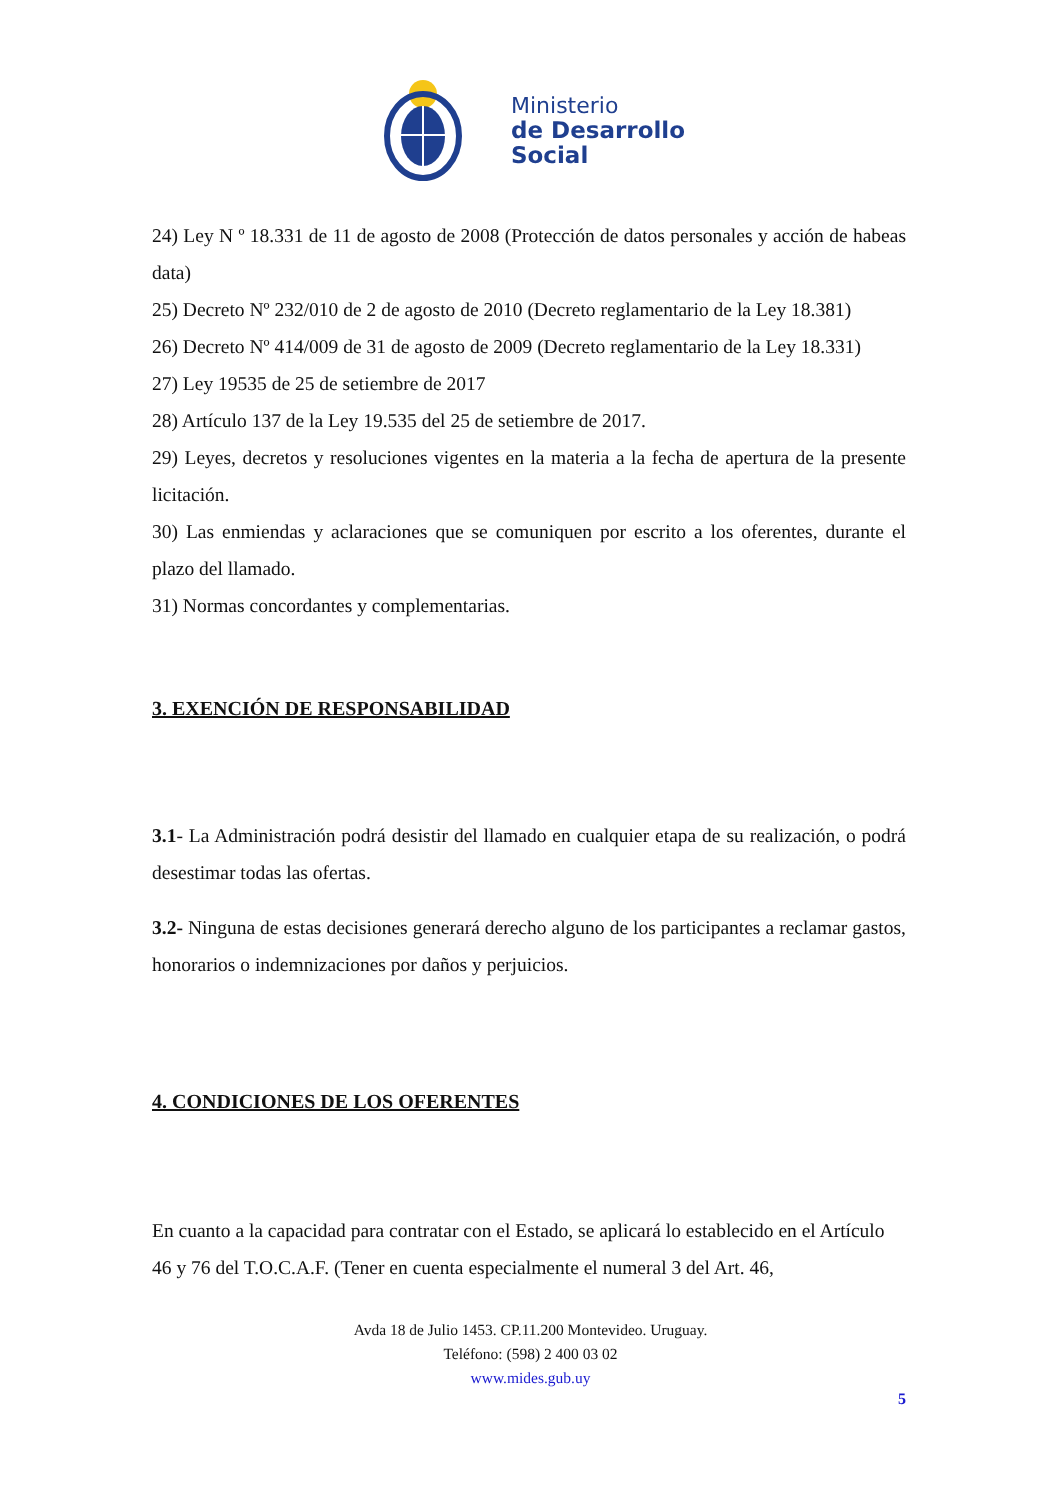Ministerio
de Desarrollo
Social
24) Ley N º 18.331 de 11 de agosto de 2008 (Protección de datos personales y acción de habeas data)
25) Decreto Nº 232/010 de 2 de agosto de 2010 (Decreto reglamentario de la Ley 18.381)
26) Decreto Nº 414/009 de 31 de agosto de 2009 (Decreto reglamentario de la Ley 18.331)
27) Ley 19535 de 25 de setiembre de 2017
28) Artículo 137 de la Ley 19.535 del 25 de setiembre de 2017.
29) Leyes, decretos y resoluciones vigentes en la materia a la fecha de apertura de la presente licitación.
30) Las enmiendas y aclaraciones que se comuniquen por escrito a los oferentes, durante el plazo del llamado.
31) Normas concordantes y complementarias.
3. EXENCIÓN DE RESPONSABILIDAD
3.1- La Administración podrá desistir del llamado en cualquier etapa de su realización, o podrá desestimar todas las ofertas.
3.2- Ninguna de estas decisiones generará derecho alguno de los participantes a reclamar gastos, honorarios o indemnizaciones por daños y perjuicios.
4. CONDICIONES DE LOS OFERENTES
En cuanto a la capacidad para contratar con el Estado, se aplicará lo establecido en el Artículo 46 y 76 del T.O.C.A.F. (Tener en cuenta especialmente el numeral 3 del Art. 46,
Avda 18 de Julio 1453. CP.11.200 Montevideo. Uruguay.
Teléfono: (598) 2 400 03 02
www.mides.gub.uy
5